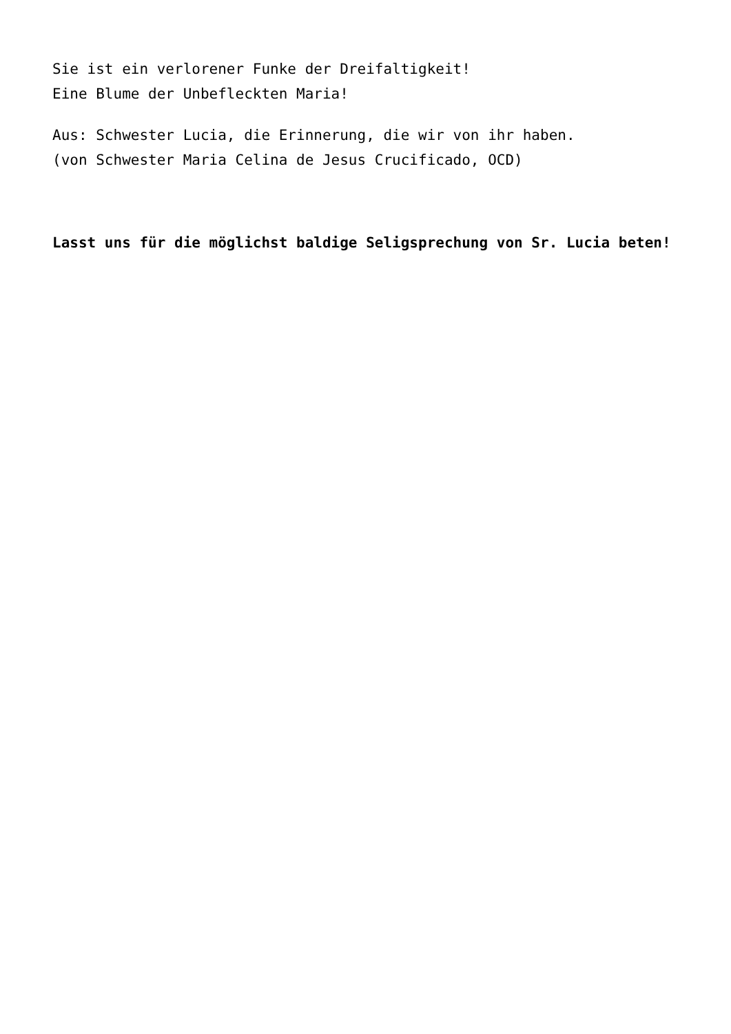Sie ist ein verlorener Funke der Dreifaltigkeit!
Eine Blume der Unbefleckten Maria!
Aus: Schwester Lucia, die Erinnerung, die wir von ihr haben.
(von Schwester Maria Celina de Jesus Crucificado, OCD)
Lasst uns für die möglichst baldige Seligsprechung von Sr. Lucia beten!